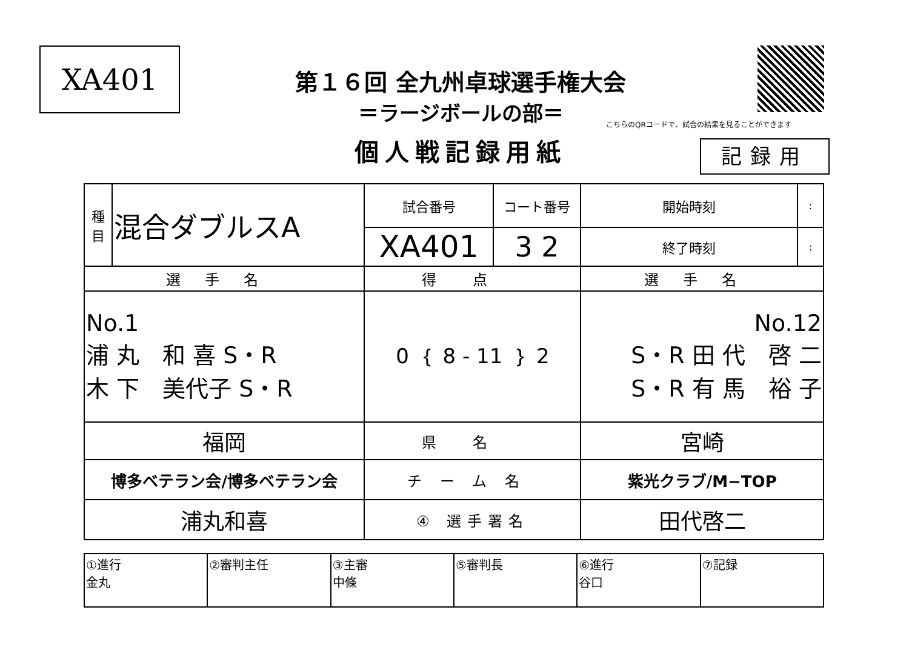XA401
第１６回 全九州卓球選手権大会
＝ラージボールの部＝
個人戦記録用紙
こちらのQRコードで、試合の結果を見ることができます
記録用
| 種 目 | 混合ダブルスA | 試合番号 | コート番号 | 開始時刻 | : |
| | | XA401 | 3 2 | 終了時刻 | : |
| 選手名 | | 得点 | | 選手名 | |
| No.1 浦 丸 和 喜 S・R 木 下 美代子 S・R | | 0 ｛ 8 - 11 ｝ 2 | | No.12 S・R 田 代 啓 二 S・R 有 馬 裕 子 | |
| 福岡 | | 県名 | | 宮崎 | |
| 博多ベテラン会/博多ベテラン会 | | チーム名 | | 紫光クラブ/M−TOP | |
| 浦丸和喜 | | ④ 選手署名 | | 田代啓二 | |
| ①進行 金丸 | ②審判主任 | ③主審 中條 | ⑤審判長 | ⑥進行 谷口 | ⑦記録 |